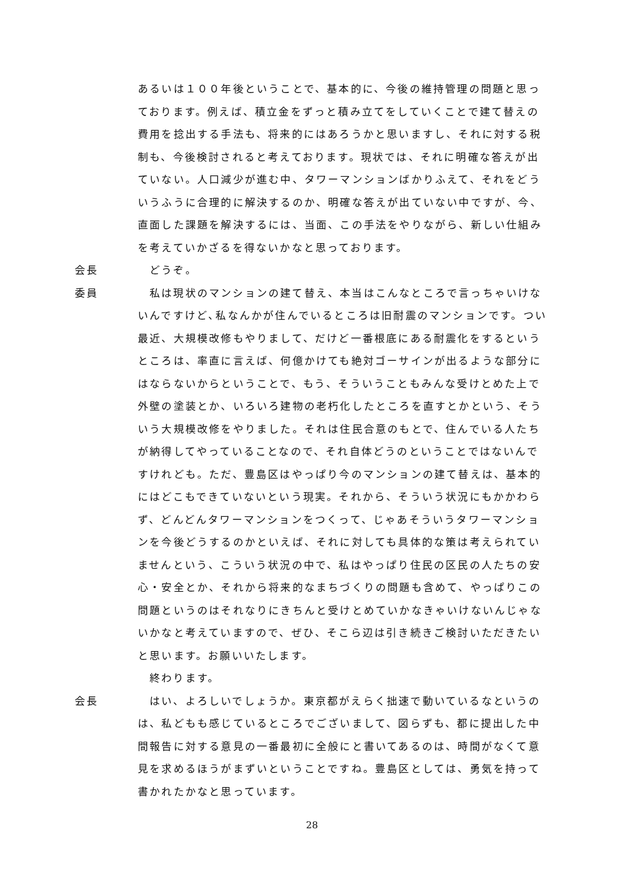あるいは１００年後ということで、基本的に、今後の維持管理の問題と思っております。例えば、積立金をずっと積み立てをしていくことで建て替えの費用を捻出する手法も、将来的にはあろうかと思いますし、それに対する税制も、今後検討されると考えております。現状では、それに明確な答えが出ていない。人口減少が進む中、タワーマンションばかりふえて、それをどういうふうに合理的に解決するのか、明確な答えが出ていない中ですが、今、直面した課題を解決するには、当面、この手法をやりながら、新しい仕組みを考えていかざるを得ないかなと思っております。
会長 どうぞ。
委員 私は現状のマンションの建て替え、本当はこんなところで言っちゃいけないんですけど､私なんかが住んでいるところは旧耐震のマンションです。つい最近、大規模改修もやりまして、だけど一番根底にある耐震化をするというところは、率直に言えば、何億かけても絶対ゴーサインが出るような部分にはならないからということで、もう、そういうこともみんな受けとめた上で外壁の塗装とか、いろいろ建物の老朽化したところを直すとかという、そういう大規模改修をやりました。それは住民合意のもとで、住んでいる人たちが納得してやっていることなので、それ自体どうのということではないんですけれども。ただ、豊島区はやっぱり今のマンションの建て替えは、基本的にはどこもできていないという現実。それから、そういう状況にもかかわらず、どんどんタワーマンションをつくって、じゃあそういうタワーマンションを今後どうするのかといえば、それに対しても具体的な策は考えられていませんという、こういう状況の中で、私はやっぱり住民の区民の人たちの安心・安全とか、それから将来的なまちづくりの問題も含めて、やっぱりこの問題というのはそれなりにきちんと受けとめていかなきゃいけないんじゃないかなと考えていますので、ぜひ、そこら辺は引き続きご検討いただきたいと思います。お願いいたします。
終わります。
会長 はい、よろしいでしょうか。東京都がえらく拙速で動いているなというのは、私どもも感じているところでございまして、図らずも、都に提出した中間報告に対する意見の一番最初に全般にと書いてあるのは、時間がなくて意見を求めるほうがまずいということですね。豊島区としては、勇気を持って書かれたかなと思っています。
28